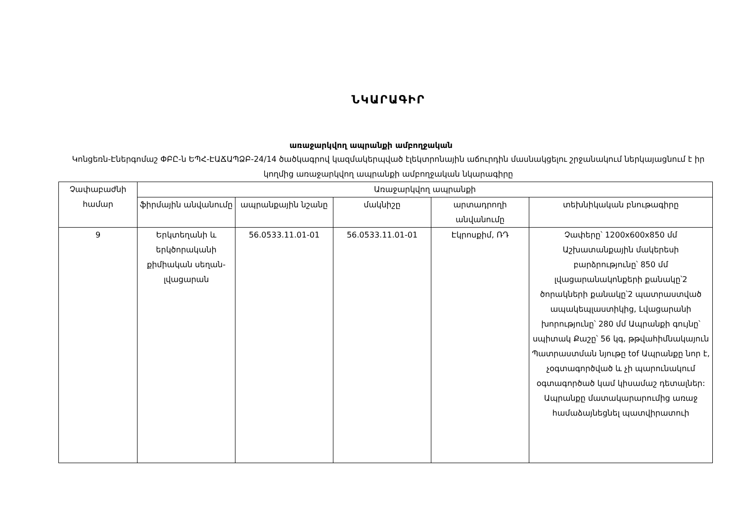ՆԿԱՐԱԳԻՐ
առաջարկվող ապրանքի ամբողջական
Կոնցեռն-Էներգոմաշ ՓԲԸ-ն ԵՊՀ-ԷԱՃԱՊՁԲ-24/14 ծածկագրով կազմակերպված էլեկտրոնային աճուրդին մասնակցելու շրջանակում ներկայացնում է իր կողմից առաջարկվող ապրանքի ամբողջական նկարագիրը
| Չափաբաժնի համար | Առաջարկվող ապրանքի | | | | |
| --- | --- | --- | --- | --- | --- |
| | ֆիրմային անվանումը | ապրանքային նշանը | մակնիշը | արտադրողի անվանումը | տեխնիկական բնութագիրը |
| 9 | Երկտեղանի և երկծորականի քիմիական սեղան-լվացարան | 56.0533.11.01-01 | 56.0533.11.01-01 | Էկրոսքիմ, ՌԴ | Չափերը՝ 1200x600x850 մմ Աշխատանքային մակերեսի բարձրությունը՝ 850 մմ լվացարանակոնքերի քանակը՝2 ծորակների քանակը՝2 պատրաստված ապակեպլաստիկից, Լվացարանի խորությունը՝ 280 մմ Ապրանքի գույնը՝ սպիտակ Քաշը՝ 56 կգ, թթվահիմնակայուն Պատրաստման նյութը tof Ապրանքը նոր է, չօգտագործված և չի պարունակում օգտագործած կամ կիսամաշ դետալներ: Ապրանքը մատակարարումից առաջ համաձայնեցնել պատվիրատուի |